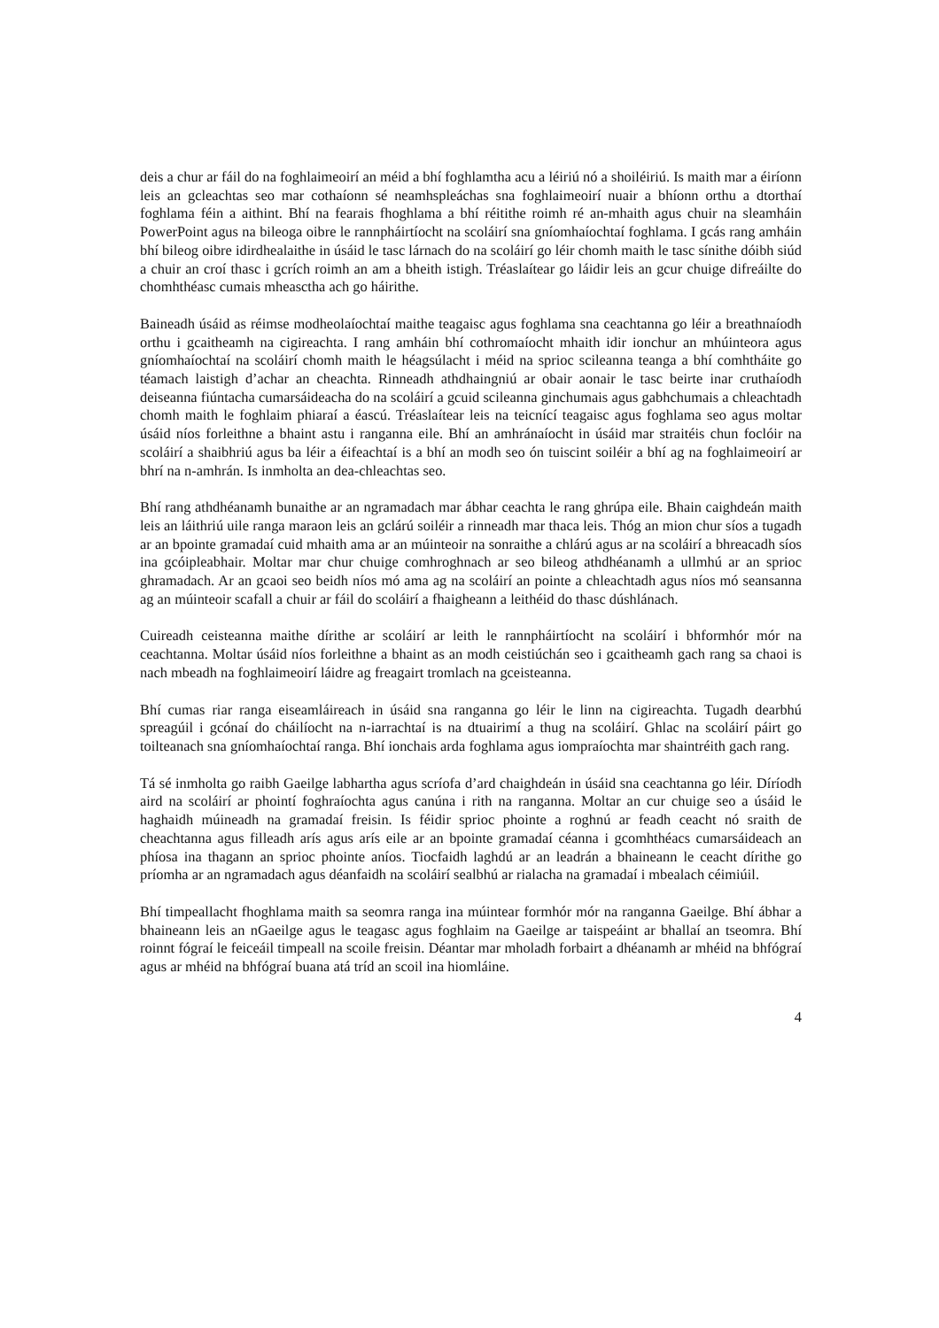deis a chur ar fáil do na foghlaimeoirí an méid a bhí foghlamtha acu a léiriú nó a shoiléiriú. Is maith mar a éiríonn leis an gcleachtas seo mar cothaíonn sé neamhspleáchas sna foghlaimeoirí nuair a bhíonn orthu a dtorthaí foghlama féin a aithint. Bhí na fearais fhoghlama a bhí réitithe roimh ré an-mhaith agus chuir na sleamháin PowerPoint agus na bileoga oibre le rannpháirtíocht na scoláirí sna gníomhaíochtaí foghlama. I gcás rang amháin bhí bileog oibre idirdhealaithe in úsáid le tasc lárnach do na scoláirí go léir chomh maith le tasc sínithe dóibh siúd a chuir an croí thasc i gcrích roimh an am a bheith istigh. Tréaslaítear go láidir leis an gcur chuige difreáilte do chomhthéasc cumais mheasctha ach go háirithe.
Baineadh úsáid as réimse modheolaíochtaí maithe teagaisc agus foghlama sna ceachtanna go léir a breathnaíodh orthu i gcaitheamh na cigireachta. I rang amháin bhí cothromaíocht mhaith idir ionchur an mhúinteora agus gníomhaíochtaí na scoláirí chomh maith le héagsúlacht i méid na sprioc scileanna teanga a bhí comhtháite go téamach laistigh d’achar an cheachta. Rinneadh athdhaingniú ar obair aonair le tasc beirte inar cruthaíodh deiseanna fiúntacha cumarsáideacha do na scoláirí a gcuid scileanna ginchumais agus gabhchumais a chleachtadh chomh maith le foghlaim phiaraí a éascú. Tréaslaítear leis na teicnící teagaisc agus foghlama seo agus moltar úsáid níos forleithne a bhaint astu i ranganna eile. Bhí an amhránaíocht in úsáid mar straitéis chun foclóir na scoláirí a shaibhriú agus ba léir a éifeachtaí is a bhí an modh seo ón tuiscint soiléir a bhí ag na foghlaimeoirí ar bhrí na n-amhrán. Is inmholta an dea-chleachtas seo.
Bhí rang athdhéanamh bunaithe ar an ngramadach mar ábhar ceachta le rang ghrúpa eile. Bhain caighdeán maith leis an láithriú uile ranga maraon leis an gclárú soiléir a rinneadh mar thaca leis. Thóg an mion chur síos a tugadh ar an bpointe gramadaí cuid mhaith ama ar an múinteoir na sonraithe a chlárú agus ar na scoláirí a bhreacadh síos ina gcóipleabhair. Moltar mar chur chuige comhroghnach ar seo bileog athdhéanamh a ullmhú ar an sprioc ghramadach. Ar an gcaoi seo beidh níos mó ama ag na scoláirí an pointe a chleachtadh agus níos mó seansanna ag an múinteoir scafall a chuir ar fáil do scoláirí a fhaigheann a leithéid do thasc dúshlánach.
Cuireadh ceisteanna maithe dírithe ar scoláirí ar leith le rannpháirtíocht na scoláirí i bhformhór mór na ceachtanna. Moltar úsáid níos forleithne a bhaint as an modh ceistiúchán seo i gcaitheamh gach rang sa chaoi is nach mbeadh na foghlaimeoirí láidre ag freagairt tromlach na gceisteanna.
Bhí cumas riar ranga eiseamláireach in úsáid sna ranganna go léir le linn na cigireachta. Tugadh dearbhú spreagúil i gcónaí do cháilíocht na n-iarrachtaí is na dtuairimí a thug na scoláirí. Ghlac na scoláirí páirt go toilteanach sna gníomhaíochtaí ranga. Bhí ionchais arda foghlama agus iompraíochta mar shaintréith gach rang.
Tá sé inmholta go raibh Gaeilge labhartha agus scríofa d’ard chaighdeán in úsáid sna ceachtanna go léir. Díríodh aird na scoláirí ar phointí foghraíochta agus canúna i rith na ranganna. Moltar an cur chuige seo a úsáid le haghaidh múineadh na gramadaí freisin. Is féidir sprioc phointe a roghnú ar feadh ceacht nó sraith de cheachtanna agus filleadh arís agus arís eile ar an bpointe gramadaí céanna i gcomhthéacs cumarsáideach an phíosa ina thagann an sprioc phointe aníos. Tiocfaidh laghdú ar an leadrán a bhaineann le ceacht dírithe go príomha ar an ngramadach agus déanfaidh na scoláirí sealbhú ar rialacha na gramadaí i mbealach céimiúil.
Bhí timpeallacht fhoghlama maith sa seomra ranga ina múintear formhór mór na ranganna Gaeilge. Bhí ábhar a bhaineann leis an nGaeilge agus le teagasc agus foghlaim na Gaeilge ar taispeáint ar bhallaí an tseomra. Bhí roinnt fógraí le feiceáil timpeall na scoile freisin. Déantar mar mholadh forbairt a dhéanamh ar mhéid na bhfógraí agus ar mhéid na bhfógraí buana atá tríd an scoil ina hiomláine.
4